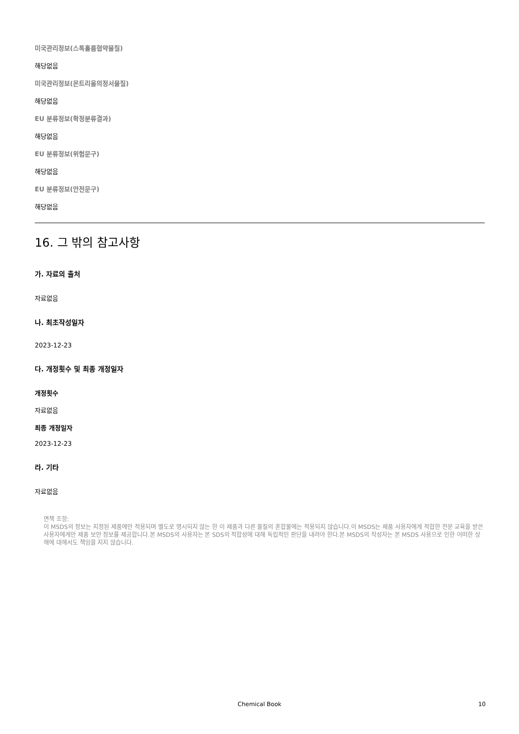미국관리정보(스톡홀름협약물질)
해당없음
미국관리정보(몬트리올의정서물질)
해당없음
EU 분류정보(확정분류결과)
해당없음
EU 분류정보(위험문구)
해당없음
EU 분류정보(안전문구)
해당없음
16. 그 밖의 참고사항
가. 자료의 출처
자료없음
나. 최초작성일자
2023-12-23
다. 개정횟수 및 최종 개정일자
개정횟수
자료없음
최종 개정일자
2023-12-23
라. 기타
자료없음
면책 조항:
이 MSDS의 정보는 지정된 제품에만 적용되며 별도로 명시되지 않는 한 이 제품과 다른 물질의 혼합물에는 적용되지 않습니다.이 MSDS는 제품 사용자에게 적합한 전문 교육을 받은 사용자에게만 제품 보안 정보를 제공합니다.본 MSDS의 사용자는 본 SDS의 적합성에 대해 독립적인 판단을 내려야 한다.본 MSDS의 작성자는 본 MSDS 사용으로 인한 어떠한 상해에 대해서도 책임을 지지 않습니다.
Chemical Book 10